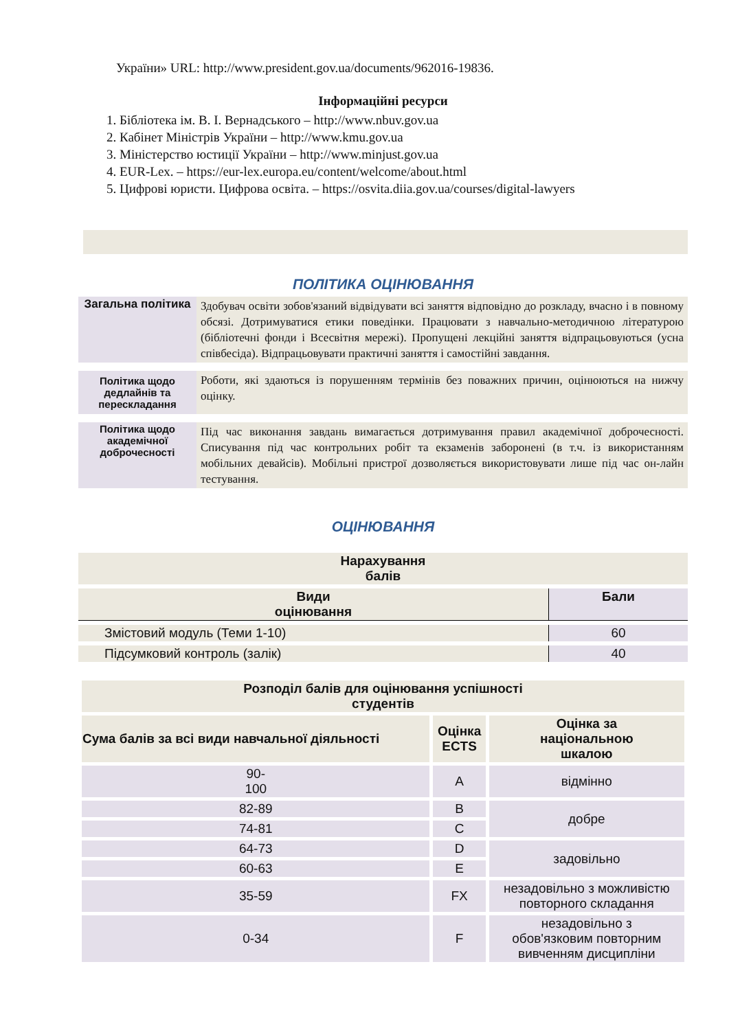України» URL: http://www.president.gov.ua/documents/962016-19836.
Інформаційні ресурси
1. Бібліотека ім. В. І. Вернадського – http://www.nbuv.gov.ua
2. Кабінет Міністрів України – http://www.kmu.gov.ua
3. Міністерство юстиції України – http://www.minjust.gov.ua
4. EUR-Lex. – https://eur-lex.europa.eu/content/welcome/about.html
5. Цифрові юристи. Цифрова освіта. – https://osvita.diia.gov.ua/courses/digital-lawyers
ПОЛІТИКА ОЦІНЮВАННЯ
| Загальна політика | Здобувач освіти зобов'язаний відвідувати всі заняття відповідно до розкладу, вчасно і в повному обсязі. Дотримуватися етики поведінки. Працювати з навчально-методичною літературою (бібліотечні фонди і Всесвітня мережі). Пропущені лекційні заняття відпрацьовуються (усна співбесіда). Відпрацьовувати практичні заняття і самостійні завдання. |
| Політика щодо дедлайнів та перескладання | Роботи, які здаються із порушенням термінів без поважних причин, оцінюються на нижчу оцінку. |
| Політика щодо академічної доброчесності | Під час виконання завдань вимагається дотримування правил академічної доброчесності. Списування під час контрольних робіт та екзаменів заборонені (в т.ч. із використанням мобільних девайсів). Мобільні пристрої дозволяється використовувати лише під час он-лайн тестування. |
ОЦІНЮВАННЯ
| Нарахування балів | |
| Види оцінювання | Бали |
| Змістовий модуль (Теми 1-10) | 60 |
| Підсумковий контроль (залік) | 40 |
| Розподіл балів для оцінювання успішності студентів | | |
| Сума балів за всі види навчальної діяльності | Оцінка ECTS | Оцінка за національною шкалою |
| 90- 100 | A | відмінно |
| 82-89 | B | добре |
| 74-81 | C | |
| 64-73 | D | задовільно |
| 60-63 | E | |
| 35-59 | FX | незадовільно з можливістю повторного складання |
| 0-34 | F | незадовільно з обов'язковим повторним вивченням дисципліни |